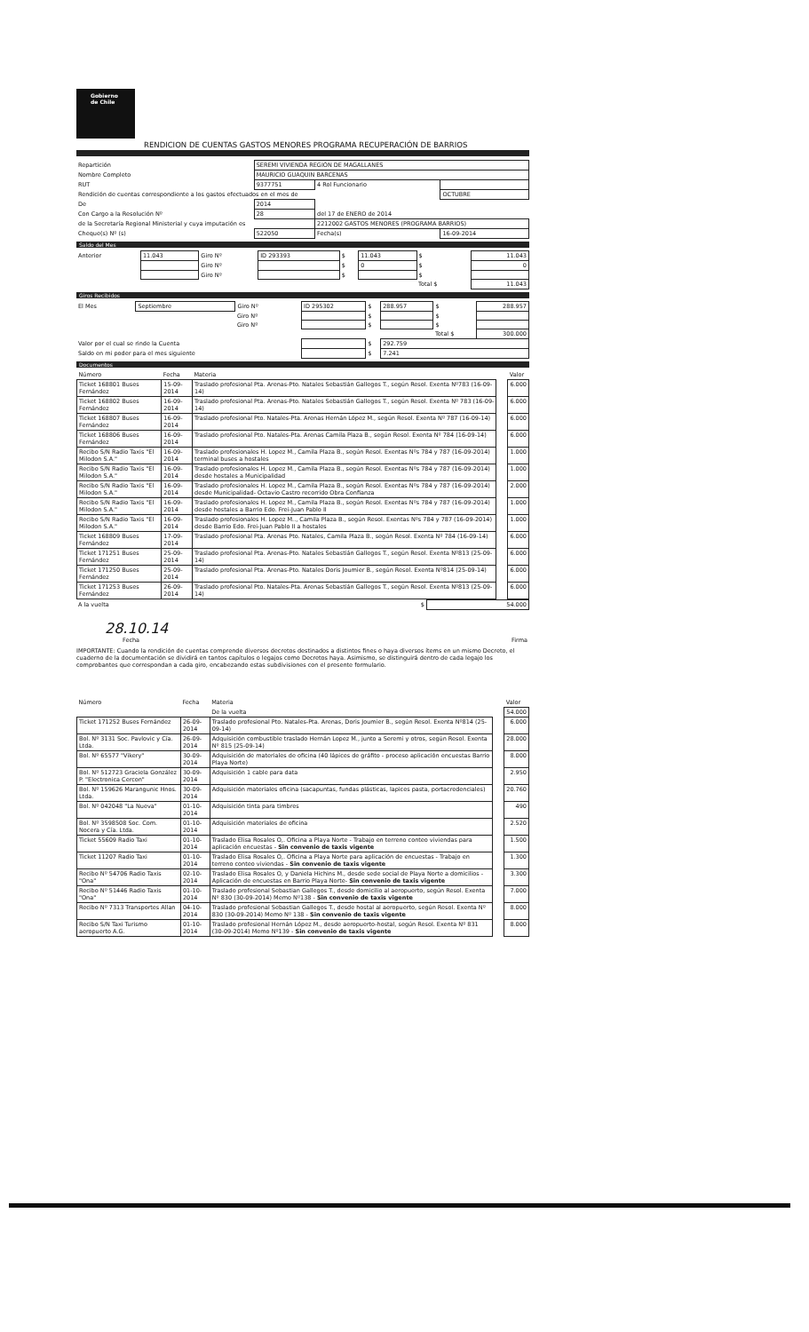Gobierno
de Chile
RENDICION DE CUENTAS GASTOS MENORES PROGRAMA RECUPERACIÓN DE BARRIOS
| Repartición | SEREMI VIVIENDA REGIÓN DE MAGALLANES | | |
| Nombre Completo | MAURICIO GUAQUIN BARCENAS | | |
| RUT | 9377751 | 4 Rol Funcionario | |
| Rendición de cuentas correspondiente a los gastos efectuados en el mes de | | | OCTUBRE |
| De | 2014 | | |
| Con Cargo a la Resolución Nº | 28 | del 17 de ENERO de 2014 | |
| de la Secretaría Regional Ministerial y cuya imputación es | | 2212002 GASTOS MENORES (PROGRAMA BARRIOS) | |
| Cheque(s) Nº (s) | 522050 | Fecha(s) | 16-09-2014 |
Saldo del Mes
| Anterior | 11.043 | Giro Nº | ID 293393 | $ | 11.043 | $ | 11.043 |
| | | Giro Nº | | $ | 0 | $ | 0 |
| | | Giro Nº | | $ | | $ | |
| | | | | | | Total $ | 11.043 |
Giros Recibidos
| El Mes | Septiembre | Giro Nº | ID 295302 | $ | 288.957 | $ | 288.957 |
| | | Giro Nº | | $ | | $ | |
| | | Giro Nº | | $ | | $ | |
| | | | | | | Total $ | 300.000 |
| Valor por el cual se rinde la Cuenta | | | | $ | 292.759 | | |
| Saldo en mi poder para el mes siguiente | | | | $ | 7.241 | | |
Documentos
| Número | Fecha | Materia | | Valor |
| --- | --- | --- | --- | --- |
| Ticket 168801 Buses Fernández | 15-09-2014 | Traslado profesional Pta. Arenas-Pto. Natales Sebastián Gallegos T., según Resol. Exenta Nº783 (16-09-14) | | 6.000 |
| Ticket 168802 Buses Fernández | 16-09-2014 | Traslado profesional Pta. Arenas-Pto. Natales Sebastián Gallegos T., según Resol. Exenta Nº 783 (16-09-14) | | 6.000 |
| Ticket 168807 Buses Fernández | 16-09-2014 | Traslado profesional Pto. Natales-Pta. Arenas Hernán López M., según Resol. Exenta Nº 787 (16-09-14) | | 6.000 |
| Ticket 168806 Buses Fernández | 16-09-2014 | Traslado profesional Pto. Natales-Pta. Arenas Camila Plaza B., según Resol. Exenta Nº 784 (16-09-14) | | 6.000 |
| Recibo S/N Radio Taxis "El Milodon S.A." | 16-09-2014 | Traslado profesionales H. Lopez M., Camila Plaza B., según Resol. Exentas Nºs 784 y 787 (16-09-2014) terminal buses a hostales | | 1.000 |
| Recibo S/N Radio Taxis "El Milodon S.A." | 16-09-2014 | Traslado profesionales H. Lopez M., Camila Plaza B., según Resol. Exentas Nºs 784 y 787 (16-09-2014) desde hostales a Municipalidad | | 1.000 |
| Recibo S/N Radio Taxis "El Milodon S.A." | 16-09-2014 | Traslado profesionales H. Lopez M., Camila Plaza B., según Resol. Exentas Nºs 784 y 787 (16-09-2014) desde Municipalidad- Octavio Castro recorrido Obra Confianza | | 2.000 |
| Recibo S/N Radio Taxis "El Milodon S.A." | 16-09-2014 | Traslado profesionales H. Lopez M., Camila Plaza B., según Resol. Exentas Nºs 784 y 787 (16-09-2014) desde hostales a Barrio Edo. Frei-Juan Pablo II | | 1.000 |
| Recibo S/N Radio Taxis "El Milodon S.A." | 16-09-2014 | Traslado profesionales H. Lopez M.., Camila Plaza B., según Resol. Exentas Nºs 784 y 787 (16-09-2014) desde Barrio Edo. Frei-Juan Pablo II a hostales | | 1.000 |
| Ticket 168809 Buses Fernández | 17-09-2014 | Traslado profesional Pta. Arenas Pto. Natales, Camila Plaza B., según Resol. Exenta Nº 784 (16-09-14) | | 6.000 |
| Ticket 171251 Buses Fernández | 25-09-2014 | Traslado profesional Pta. Arenas-Pto. Natales Sebastián Gallegos T., según Resol. Exenta Nº813 (25-09-14) | | 6.000 |
| Ticket 171250 Buses Fernández | 25-09-2014 | Traslado profesional Pta. Arenas-Pto. Natales Doris Joumier B., según Resol. Exenta Nº814 (25-09-14) | | 6.000 |
| Ticket 171253 Buses Fernández | 26-09-2014 | Traslado profesional Pto. Natales-Pta. Arenas Sebastián Gallegos T., según Resol. Exenta Nº813 (25-09-14) | | 6.000 |
| A la vuelta | $ | 54.000 |
| 28.10.14 Fecha | Firma |
IMPORTANTE: Cuando la rendición de cuentas comprende diversos decretos destinados a distintos fines o haya diversos ítems en un mismo Decreto, el cuaderno de la documentación se dividirá en tantos capítulos o legajos como Decretos haya. Asimismo, se distinguirá dentro de cada legajo los comprobantes que correspondan a cada giro, encabezando estas subdivisiones con el presente formulario.
| Número | Fecha | Materia | | Valor |
| --- | --- | --- | --- | --- |
| | | De la vuelta | | 54.000 |
| Ticket 171252 Buses Fernández | 26-09-2014 | Traslado profesional Pto. Natales-Pta. Arenas, Doris Joumier B., según Resol. Exenta Nº814 (25-09-14) | | 6.000 |
| Bol. Nº 3131 Soc. Pavlovic y Cía. Ltda. | 26-09-2014 | Adquisición combustible traslado Hernán Lopez M., junto a Seremi y otros, según Resol. Exenta Nº 815 (25-09-14) | | 28.000 |
| Bol. Nº 65577 "Vikery" | 30-09-2014 | Adquisición de materiales de oficina (40 lápices de gráfito - proceso aplicación encuestas Barrio Playa Norte) | | 8.000 |
| Bol. Nº 512723 Graciela González P. "Electronica Cercon" | 30-09-2014 | Adquisición 1 cable para data | | 2.950 |
| Bol. Nº 159626 Marangunic Hnos. Ltda. | 30-09-2014 | Adquisición materiales oficina (sacapuntas, fundas plásticas, lapices pasta, portacredenciales) | | 20.760 |
| Bol. Nº 042048 "La Nueva" | 01-10-2014 | Adquisición tinta para timbres | | 490 |
| Bol. Nº 3598508 Soc. Com. Nocera y Cía. Ltda. | 01-10-2014 | Adquisición materiales de oficina | | 2.520 |
| Ticket 55609 Radio Taxi | 01-10-2014 | Traslado Elisa Rosales O,. Oficina a Playa Norte - Trabajo en terreno conteo viviendas para aplicación encuestas - Sin convenio de taxis vigente | | 1.500 |
| Ticket 11207 Radio Taxi | 01-10-2014 | Traslado Elisa Rosales O,. Oficina a Playa Norte para aplicación de encuestas - Trabajo en terreno conteo viviendas - Sin convenio de taxis vigente | | 1.300 |
| Recibo Nº 54706 Radio Taxis "Ona" | 02-10-2014 | Traslado Elisa Rosales O, y Daniela Hichins M., desde sede social de Playa Norte a domicilios - Aplicación de encuestas en Barrio Playa Norte- Sin convenio de taxis vigente | | 3.300 |
| Recibo Nº 51446 Radio Taxis "Ona" | 01-10-2014 | Traslado profesional Sebastian Gallegos T., desde domicilio al aeropuerto, según Resol. Exenta Nº 830 (30-09-2014) Memo Nº138 - Sin convenio de taxis vigente | | 7.000 |
| Recibo Nº 7313 Transportes Allan | 04-10-2014 | Traslado profesional Sebastian Gallegos T., desde hostal al aeropuerto, según Resol. Exenta Nº 830 (30-09-2014) Memo Nº 138 - Sin convenio de taxis vigente | | 8.000 |
| Recibo S/N Taxi Turismo aeropuerto A.G. | 01-10-2014 | Traslado profesional Hernán López M., desde aeropuerto-hostal, según Resol. Exenta Nº 831 (30-09-2014) Memo Nº139 - Sin convenio de taxis vigente | | 8.000 |